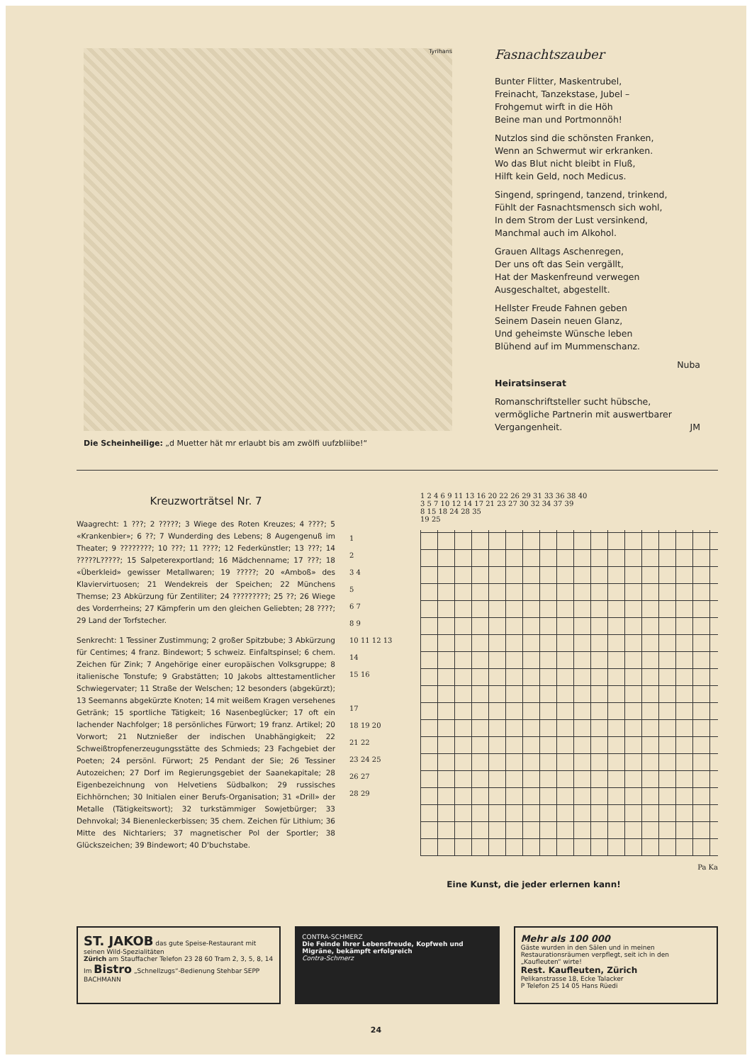Tyrihans
Die Scheinheilige: „d Muetter hät mr erlaubt bis am zwölfi uufzbliibe!“
Fasnachtszauber
Bunter Flitter, Maskentrubel,
Freinacht, Tanzekstase, Jubel –
Frohgemut wirft in die Höh
Beine man und Portmonnöh!
Nutzlos sind die schönsten Franken,
Wenn an Schwermut wir erkranken.
Wo das Blut nicht bleibt in Fluß,
Hilft kein Geld, noch Medicus.
Singend, springend, tanzend, trinkend,
Fühlt der Fasnachtsmensch sich wohl,
In dem Strom der Lust versinkend,
Manchmal auch im Alkohol.
Grauen Alltags Aschenregen,
Der uns oft das Sein vergällt,
Hat der Maskenfreund verwegen
Ausgeschaltet, abgestellt.
Hellster Freude Fahnen geben
Seinem Dasein neuen Glanz,
Und geheimste Wünsche leben
Blühend auf im Mummenschanz.
Nuba
Heiratsinserat
Romanschriftsteller sucht hübsche, vermögliche Partnerin mit auswertbarer Vergangenheit. JM
Kreuzworträtsel Nr. 7
Waagrecht: 1 ???; 2 ?????; 3 Wiege des Roten Kreuzes; 4 ????; 5 «Krankenbier»; 6 ??; 7 Wunderding des Lebens; 8 Augengenuß im Theater; 9 ????????; 10 ???; 11 ????; 12 Federkünstler; 13 ???; 14 ?????L?????; 15 Salpeterexportland; 16 Mädchenname; 17 ???; 18 «Überkleid» gewisser Metallwaren; 19 ?????; 20 «Amboß» des Klaviervirtuosen; 21 Wendekreis der Speichen; 22 Münchens Themse; 23 Abkürzung für Zentiliter; 24 ?????????; 25 ??; 26 Wiege des Vorderrheins; 27 Kämpferin um den gleichen Geliebten; 28 ????; 29 Land der Torfstecher.
Senkrecht: 1 Tessiner Zustimmung; 2 großer Spitzbube; 3 Abkürzung für Centimes; 4 franz. Bindewort; 5 schweiz. Einfaltspinsel; 6 chem. Zeichen für Zink; 7 Angehörige einer europäischen Volksgruppe; 8 italienische Tonstufe; 9 Grabstätten; 10 Jakobs alttestamentlicher Schwiegervater; 11 Straße der Welschen; 12 besonders (abgekürzt); 13 Seemanns abgekürzte Knoten; 14 mit weißem Kragen versehenes Getränk; 15 sportliche Tätigkeit; 16 Nasenbeglücker; 17 oft ein lachender Nachfolger; 18 persönliches Fürwort; 19 franz. Artikel; 20 Vorwort; 21 Nutznießer der indischen Unabhängigkeit; 22 Schweißtropfenerzeugungsstätte des Schmieds; 23 Fachgebiet der Poeten; 24 persönl. Fürwort; 25 Pendant der Sie; 26 Tessiner Autozeichen; 27 Dorf im Regierungsgebiet der Saanekapitale; 28 Eigenbezeichnung von Helvetiens Südbalkon; 29 russisches Eichhörnchen; 30 Initialen einer Berufs-Organisation; 31 «Drill» der Metalle (Tätigkeitswort); 32 turkstämmiger Sowjetbürger; 33 Dehnvokal; 34 Bienenleckerbissen; 35 chem. Zeichen für Lithium; 36 Mitte des Nichtariers; 37 magnetischer Pol der Sportler; 38 Glückszeichen; 39 Bindewort; 40 D'buchstabe.
1 2 4 6 9 11 13 16 20 22 26 29 31 33 36 38 40
3 5 7 10 12 14 17 21 23 27 30 32 34 37 39
8 15 18 24 28 35
19 25
1
2
3 4
5
6 7
8 9
10 11 12 13
14
15 16
17
18 19 20
21 22
23 24 25
26 27
28 29
Pa Ka
Eine Kunst, die jeder erlernen kann!
ST. JAKOB das gute Speise-Restaurant mit seinen Wild-Spezialitäten
Zürich am Stauffacher Telefon 23 28 60 Tram 2, 3, 5, 8, 14
Im Bistro „Schnellzugs“-Bedienung Stehbar SEPP BACHMANN
CONTRA-SCHMERZ
Die Feinde Ihrer Lebensfreude, Kopfweh und Migräne, bekämpft erfolgreich
Contra-Schmerz
Mehr als 100 000
Gäste wurden in den Sälen und in meinen Restaurationsräumen verpflegt, seit ich in den „Kaufleuten“ wirte!
Rest. Kaufleuten, Zürich
Pelikanstrasse 18, Ecke Talacker
P Telefon 25 14 05 Hans Rüedi
24